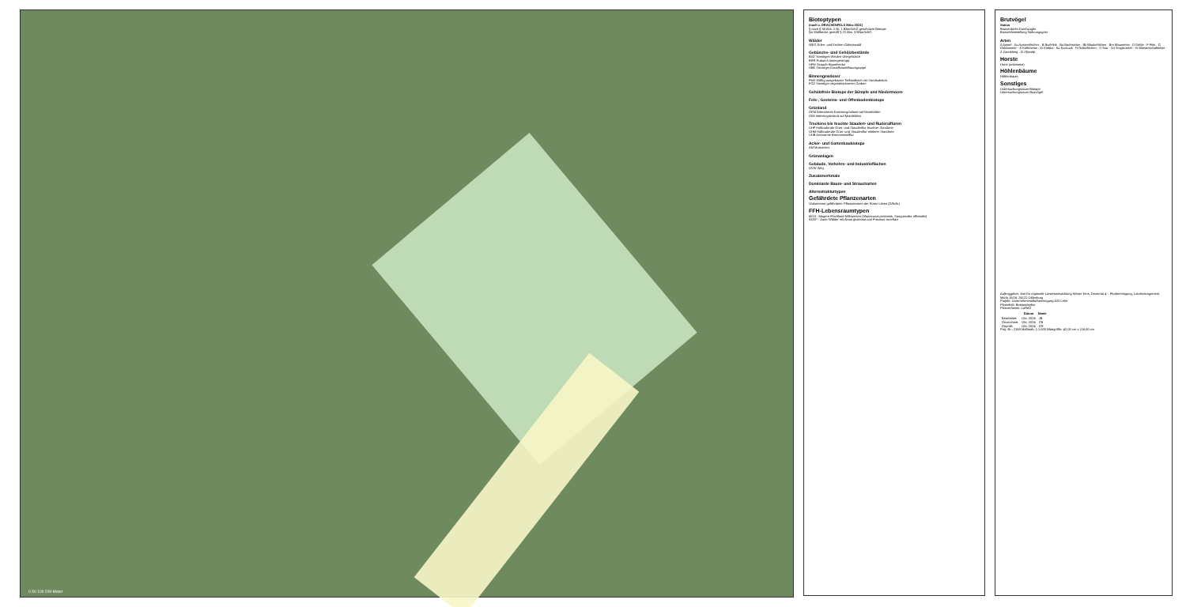0 50 100 200 Meter
Biotoptypen
(nach v. DRACHENFELS März 2021)
§ nach § 30 Abs. 2 Nr. 1 BNatSchG geschützte Biotope
§w Wallhecke gemäß § 22 Abs. 3 NNatSchG
Wälder
WEG Erlen- und Eschen-Galeriewald
Gebüsche- und Gehölzbestände
BAZ Sonstiges Weiden-Ufergebüsch
BRR Rubus-/Lianengestrüpp
HFM Strauch-Baumhecke
HBE Sonstiger Einzelbaum/Baumgruppe
Binnengewässer
FMS Mäßig ausgebauter Tieflandbach mit Sandsubstrat
FGZ Sonstiger vegetationsarmer Graben
Gehölzfreie Biotope der Sümpfe und Niedermoore
Fels-, Gesteins- und Offenbodenbiotope
Grünland
GEM Artenarmes Extensivgrünland auf Moorböden
GIM Intensivgrünland auf Moorböden
Trockene bis feuchte Stauden- und Ruderalfluren
UHF Halbruderale Gras- und Staudenflur feuchter Standorte
UHM Halbruderale Gras- und Staudenflur mittlerer Standorte
UHB Artenarme Brennnesselflur
Acker- und Gartenbaubiotope
AM Mooracker
Grünanlagen
Gebäude, Verkehrs- und Industrieflächen
OVW Weg
Zusatzmerkmale
Dominante Baum- und Straucharten
Altersstrukturtypen
Gefährdete Pflanzenarten
Vorkommen gefährdeter Pflanzenarten der Roten Listen (D/Nds.)
FFH-Lebensraumtypen
6510 - Magere Flachland-Mähwiesen (Alopecurus pratensis, Sanguisorba officinalis)
91E0* - Auen-Wälder mit Alnus glutinosa und Fraxinus excelsior
Brutvögel
Status
Brutverdacht Durchzügler
Brutzeitfeststellung Nahrungsgast
Arten
A Amsel · Au Austernfischer · B Buchfink · Ba Bachstelze · Bk Blaukehlchen · Bm Blaumeise · D Dohle · F Fitis · G Goldammer · K Kohlmeise · Ki Kiebitz · Ku Kuckuck · R Rotkehlchen · S Star · Sd Singdrossel · St Wiesenschafstelze · Z Zaunkönig · Zi Zilpzalp
Horste
Horst (unbesetzt)
Höhlenbäume
Höhlenbaum
Sonstiges
Untersuchungsraum Biotope
Untersuchungsraum Brutvögel
Auftraggeber: Amt für regionale Landesentwicklung Weser-Ems, Dezernat 4 – Flurbereinigung, Landmanagement, Markt 15/16, 26122 Oldenburg
Projekt: Unternehmensflurbereinigung A20 Lehe
Planinhalt: Bestandsplan
Planverfasser: LaReG
| | Datum | Name |
| --- | --- | --- |
| Bearbeitet: | Okt. 2024 | JB |
| Gezeichnet: | Okt. 2024 | CB |
| Geprüft: | Okt. 2024 | GR |
Proj.-Nr.: 2158 Maßstab: 1:1.000 Blattgröße: 42,00 cm x 116,00 cm